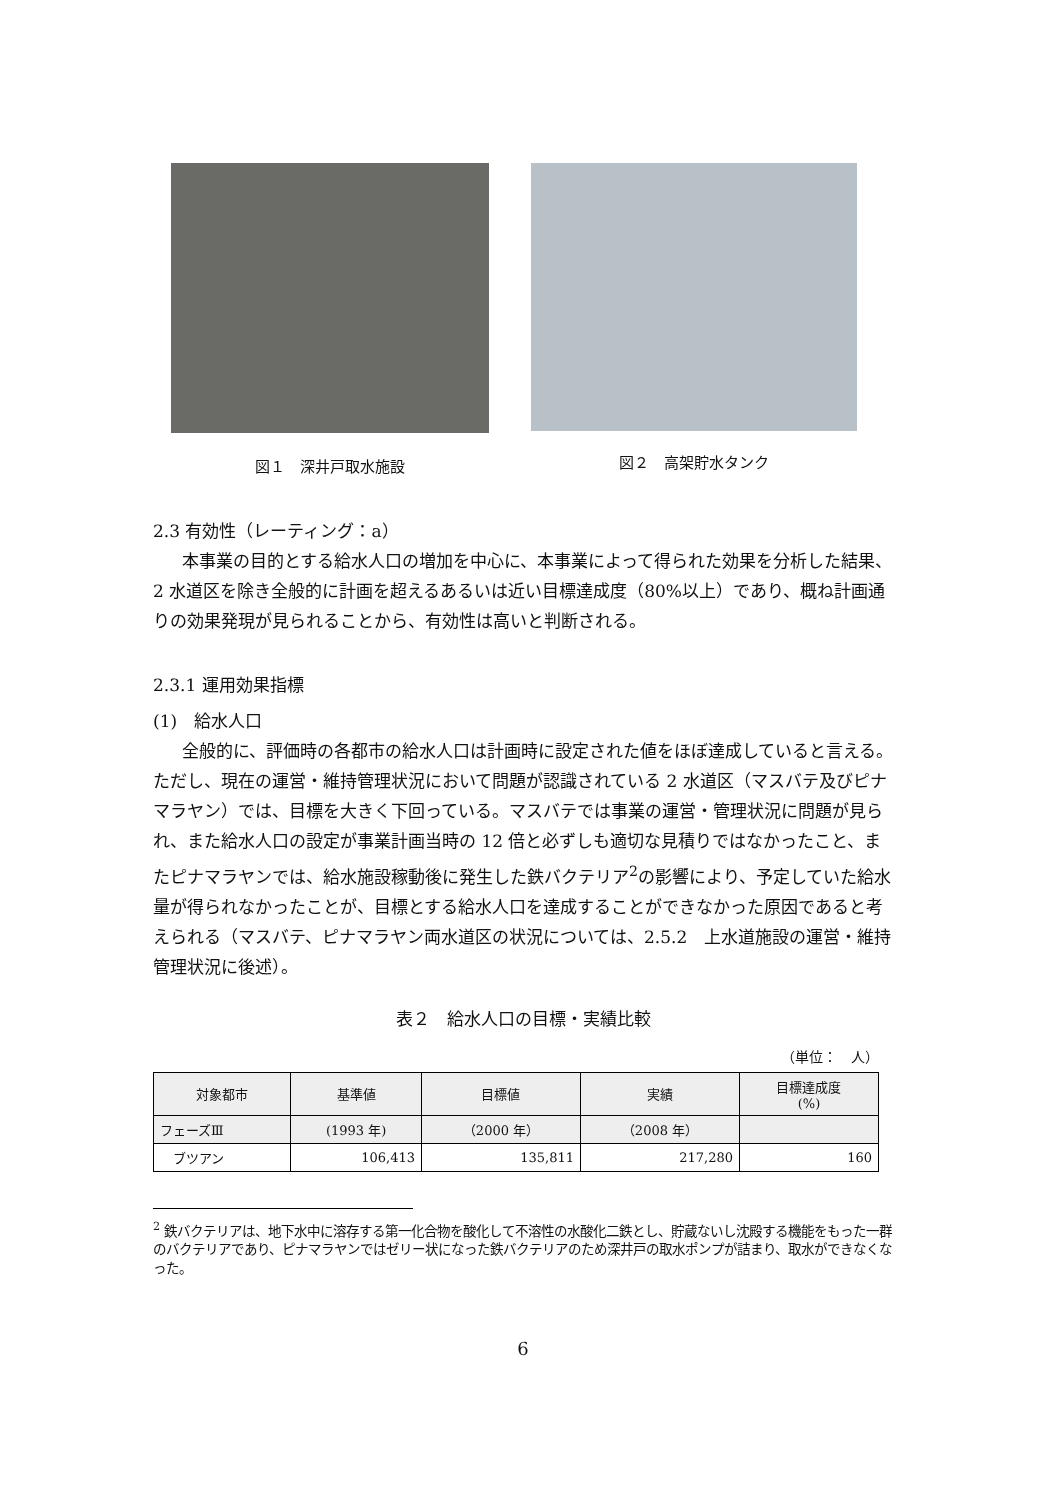図１　深井戸取水施設 図２　高架貯水タンク
2.3 有効性（レーティング：a）
本事業の目的とする給水人口の増加を中心に、本事業によって得られた効果を分析した結果、2 水道区を除き全般的に計画を超えるあるいは近い目標達成度（80%以上）であり、概ね計画通りの効果発現が見られることから、有効性は高いと判断される。
2.3.1 運用効果指標
(1)　給水人口
全般的に、評価時の各都市の給水人口は計画時に設定された値をほぼ達成していると言える。ただし、現在の運営・維持管理状況において問題が認識されている 2 水道区（マスバテ及びピナマラヤン）では、目標を大きく下回っている。マスバテでは事業の運営・管理状況に問題が見られ、また給水人口の設定が事業計画当時の 12 倍と必ずしも適切な見積りではなかったこと、またピナマラヤンでは、給水施設稼動後に発生した鉄バクテリア<sup>2</sup>の影響により、予定していた給水量が得られなかったことが、目標とする給水人口を達成することができなかった原因であると考えられる（マスバテ、ピナマラヤン両水道区の状況については、2.5.2　上水道施設の運営・維持管理状況に後述）。
表２　給水人口の目標・実績比較
（単位：　人）
| 対象都市 | 基準値 | 目標値 | 実績 | 目標達成度 (%) |
| --- | --- | --- | --- | --- |
| フェーズⅢ | (1993 年) | （2000 年） | （2008 年） | |
| ブツアン | 106,413 | 135,811 | 217,280 | 160 |
<sup>2</sup> 鉄バクテリアは、地下水中に溶存する第一化合物を酸化して不溶性の水酸化二鉄とし、貯蔵ないし沈殿する機能をもった一群のバクテリアであり、ピナマラヤンではゼリー状になった鉄バクテリアのため深井戸の取水ポンプが詰まり、取水ができなくなった。
6